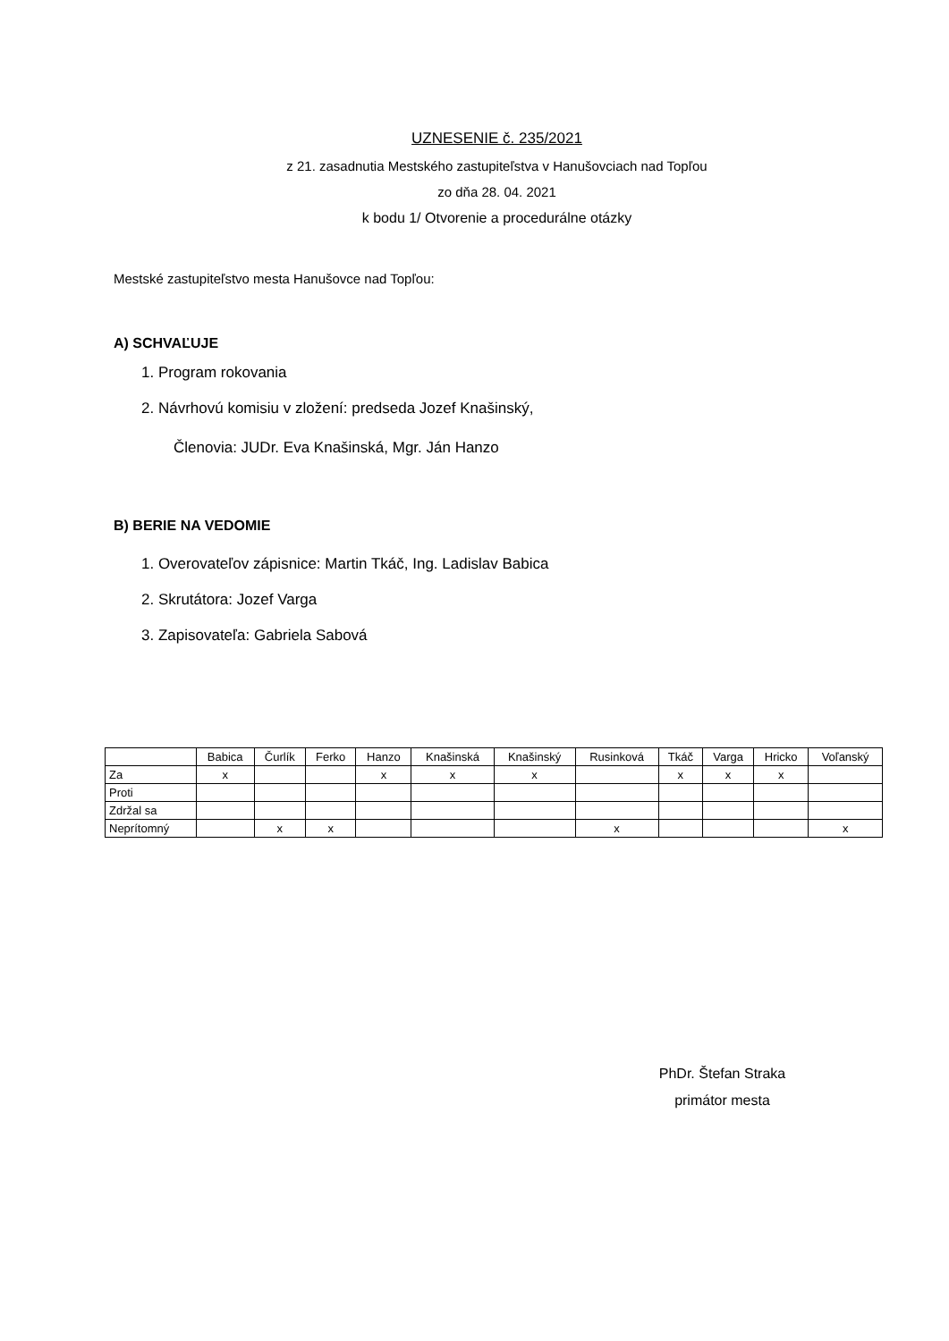UZNESENIE č. 235/2021
z 21. zasadnutia Mestského zastupiteľstva v Hanušovciach nad Topľou
zo dňa 28. 04. 2021
k bodu 1/ Otvorenie a procedurálne otázky
Mestské zastupiteľstvo mesta Hanušovce nad Topľou:
A) SCHVAĽUJE
1. Program rokovania
2. Návrhovú komisiu v zložení: predseda Jozef Knašinský,
Členovia: JUDr. Eva Knašinská, Mgr. Ján Hanzo
B) BERIE NA VEDOMIE
1. Overovateľov zápisnice: Martin Tkáč, Ing. Ladislav Babica
2. Skrutátora: Jozef Varga
3. Zapisovateľa: Gabriela Sabová
| | Babica | Čurlík | Ferko | Hanzo | Knašinská | Knašinský | Rusinková | Tkáč | Varga | Hricko | Voľanský |
| Za | x | | | x | x | x | | x | x | x | |
| Proti | | | | | | | | | | | |
| Zdržal sa | | | | | | | | | | | |
| Neprítomný | | x | x | | | | x | | | | x |
PhDr. Štefan Straka
primátor mesta